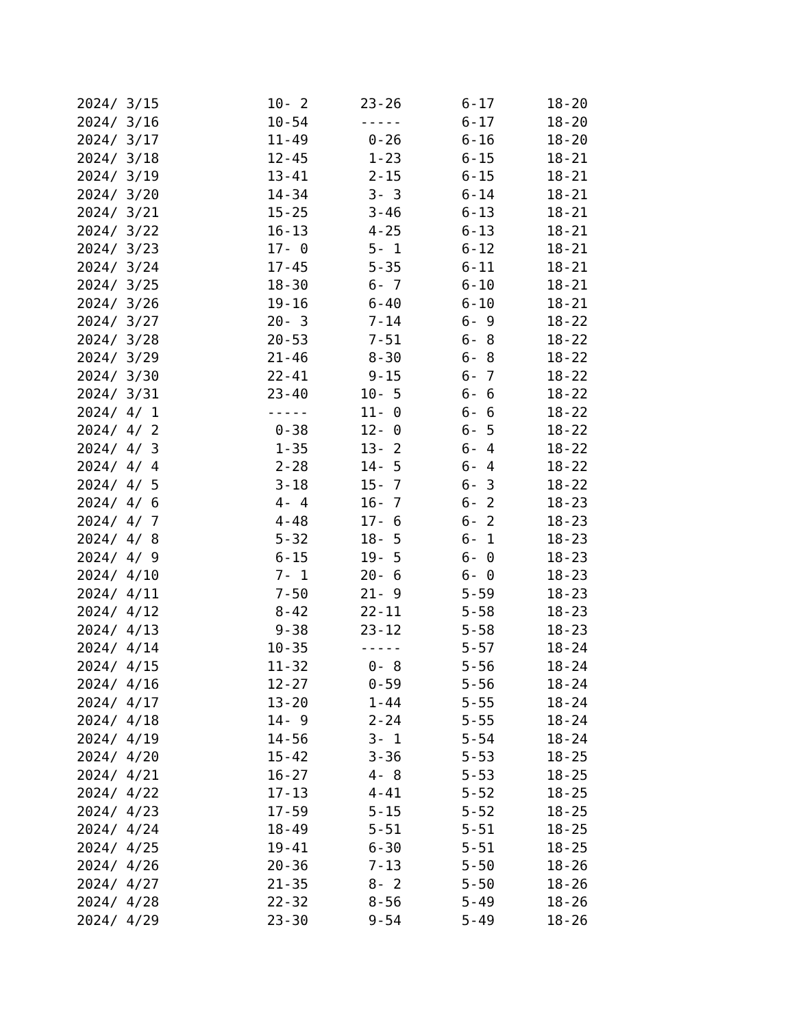| 2024/ 3/15 | 10- 2 | 23-26 | 6-17 | 18-20 |
| 2024/ 3/16 | 10-54 | ----- | 6-17 | 18-20 |
| 2024/ 3/17 | 11-49 | 0-26 | 6-16 | 18-20 |
| 2024/ 3/18 | 12-45 | 1-23 | 6-15 | 18-21 |
| 2024/ 3/19 | 13-41 | 2-15 | 6-15 | 18-21 |
| 2024/ 3/20 | 14-34 | 3- 3 | 6-14 | 18-21 |
| 2024/ 3/21 | 15-25 | 3-46 | 6-13 | 18-21 |
| 2024/ 3/22 | 16-13 | 4-25 | 6-13 | 18-21 |
| 2024/ 3/23 | 17- 0 | 5- 1 | 6-12 | 18-21 |
| 2024/ 3/24 | 17-45 | 5-35 | 6-11 | 18-21 |
| 2024/ 3/25 | 18-30 | 6- 7 | 6-10 | 18-21 |
| 2024/ 3/26 | 19-16 | 6-40 | 6-10 | 18-21 |
| 2024/ 3/27 | 20- 3 | 7-14 | 6- 9 | 18-22 |
| 2024/ 3/28 | 20-53 | 7-51 | 6- 8 | 18-22 |
| 2024/ 3/29 | 21-46 | 8-30 | 6- 8 | 18-22 |
| 2024/ 3/30 | 22-41 | 9-15 | 6- 7 | 18-22 |
| 2024/ 3/31 | 23-40 | 10- 5 | 6- 6 | 18-22 |
| 2024/ 4/ 1 | ----- | 11- 0 | 6- 6 | 18-22 |
| 2024/ 4/ 2 | 0-38 | 12- 0 | 6- 5 | 18-22 |
| 2024/ 4/ 3 | 1-35 | 13- 2 | 6- 4 | 18-22 |
| 2024/ 4/ 4 | 2-28 | 14- 5 | 6- 4 | 18-22 |
| 2024/ 4/ 5 | 3-18 | 15- 7 | 6- 3 | 18-22 |
| 2024/ 4/ 6 | 4- 4 | 16- 7 | 6- 2 | 18-23 |
| 2024/ 4/ 7 | 4-48 | 17- 6 | 6- 2 | 18-23 |
| 2024/ 4/ 8 | 5-32 | 18- 5 | 6- 1 | 18-23 |
| 2024/ 4/ 9 | 6-15 | 19- 5 | 6- 0 | 18-23 |
| 2024/ 4/10 | 7- 1 | 20- 6 | 6- 0 | 18-23 |
| 2024/ 4/11 | 7-50 | 21- 9 | 5-59 | 18-23 |
| 2024/ 4/12 | 8-42 | 22-11 | 5-58 | 18-23 |
| 2024/ 4/13 | 9-38 | 23-12 | 5-58 | 18-23 |
| 2024/ 4/14 | 10-35 | ----- | 5-57 | 18-24 |
| 2024/ 4/15 | 11-32 | 0- 8 | 5-56 | 18-24 |
| 2024/ 4/16 | 12-27 | 0-59 | 5-56 | 18-24 |
| 2024/ 4/17 | 13-20 | 1-44 | 5-55 | 18-24 |
| 2024/ 4/18 | 14- 9 | 2-24 | 5-55 | 18-24 |
| 2024/ 4/19 | 14-56 | 3- 1 | 5-54 | 18-24 |
| 2024/ 4/20 | 15-42 | 3-36 | 5-53 | 18-25 |
| 2024/ 4/21 | 16-27 | 4- 8 | 5-53 | 18-25 |
| 2024/ 4/22 | 17-13 | 4-41 | 5-52 | 18-25 |
| 2024/ 4/23 | 17-59 | 5-15 | 5-52 | 18-25 |
| 2024/ 4/24 | 18-49 | 5-51 | 5-51 | 18-25 |
| 2024/ 4/25 | 19-41 | 6-30 | 5-51 | 18-25 |
| 2024/ 4/26 | 20-36 | 7-13 | 5-50 | 18-26 |
| 2024/ 4/27 | 21-35 | 8- 2 | 5-50 | 18-26 |
| 2024/ 4/28 | 22-32 | 8-56 | 5-49 | 18-26 |
| 2024/ 4/29 | 23-30 | 9-54 | 5-49 | 18-26 |